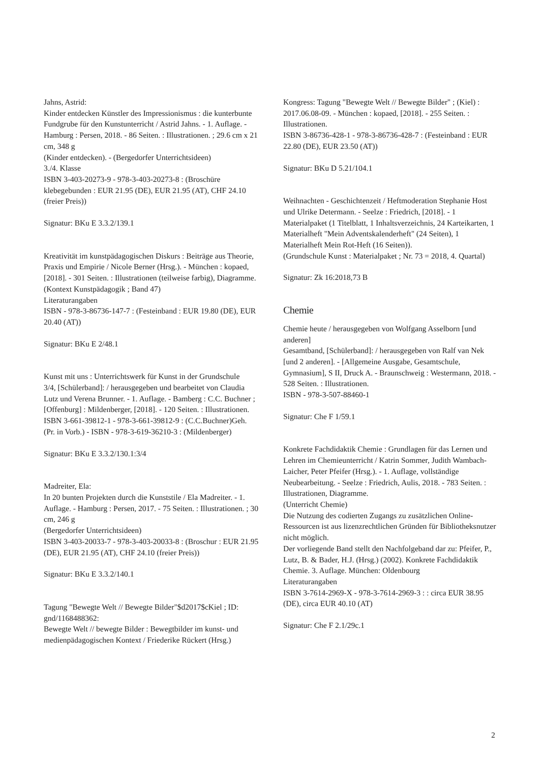Jahns, Astrid:
Kinder entdecken Künstler des Impressionismus : die kunterbunte Fundgrube für den Kunstunterricht / Astrid Jahns. - 1. Auflage. - Hamburg : Persen, 2018. - 86 Seiten. : Illustrationen. ; 29.6 cm x 21 cm, 348 g
(Kinder entdecken). - (Bergedorfer Unterrichtsideen)
3./4. Klasse
ISBN 3-403-20273-9 - 978-3-403-20273-8 : (Broschüre klebegebunden : EUR 21.95 (DE), EUR 21.95 (AT), CHF 24.10 (freier Preis))
Signatur: BKu E 3.3.2/139.1
Kreativität im kunstpädagogischen Diskurs : Beiträge aus Theorie, Praxis und Empirie / Nicole Berner (Hrsg.). - München : kopaed, [2018]. - 301 Seiten. : Illustrationen (teilweise farbig), Diagramme.
(Kontext Kunstpädagogik ; Band 47)
Literaturangaben
ISBN - 978-3-86736-147-7 : (Festeinband : EUR 19.80 (DE), EUR 20.40 (AT))
Signatur: BKu E 2/48.1
Kunst mit uns : Unterrichtswerk für Kunst in der Grundschule
3/4, [Schülerband]: / herausgegeben und bearbeitet von Claudia Lutz und Verena Brunner. - 1. Auflage. - Bamberg : C.C. Buchner ; [Offenburg] : Mildenberger, [2018]. - 120 Seiten. : Illustrationen.
ISBN 3-661-39812-1 - 978-3-661-39812-9 : (C.C.Buchner)Geh. (Pr. in Vorb.) - ISBN - 978-3-619-36210-3 : (Mildenberger)
Signatur: BKu E 3.3.2/130.1:3/4
Madreiter, Ela:
In 20 bunten Projekten durch die Kunststile / Ela Madreiter. - 1. Auflage. - Hamburg : Persen, 2017. - 75 Seiten. : Illustrationen. ; 30 cm, 246 g
(Bergedorfer Unterrichtsideen)
ISBN 3-403-20033-7 - 978-3-403-20033-8 : (Broschur : EUR 21.95 (DE), EUR 21.95 (AT), CHF 24.10 (freier Preis))
Signatur: BKu E 3.3.2/140.1
Tagung "Bewegte Welt // Bewegte Bilder"$d2017$cKiel ; ID: gnd/1168488362:
Bewegte Welt // bewegte Bilder : Bewegtbilder im kunst- und medienpädagogischen Kontext / Friederike Rückert (Hrsg.)
Kongress: Tagung "Bewegte Welt // Bewegte Bilder" ; (Kiel) : 2017.06.08-09. - München : kopaed, [2018]. - 255 Seiten. : Illustrationen.
ISBN 3-86736-428-1 - 978-3-86736-428-7 : (Festeinband : EUR 22.80 (DE), EUR 23.50 (AT))
Signatur: BKu D 5.21/104.1
Weihnachten - Geschichtenzeit / Heftmoderation Stephanie Host und Ulrike Determann. - Seelze : Friedrich, [2018]. - 1 Materialpaket (1 Titelblatt, 1 Inhaltsverzeichnis, 24 Karteikarten, 1 Materialheft "Mein Adventskalenderheft" (24 Seiten), 1 Materialheft Mein Rot-Heft (16 Seiten)).
(Grundschule Kunst : Materialpaket ; Nr. 73 = 2018, 4. Quartal)
Signatur: Zk 16:2018,73 B
Chemie
Chemie heute / herausgegeben von Wolfgang Asselborn [und anderen]
Gesamtband, [Schülerband]: / herausgegeben von Ralf van Nek [und 2 anderen]. - [Allgemeine Ausgabe, Gesamtschule, Gymnasium], S II, Druck A. - Braunschweig : Westermann, 2018. - 528 Seiten. : Illustrationen.
ISBN - 978-3-507-88460-1
Signatur: Che F 1/59.1
Konkrete Fachdidaktik Chemie : Grundlagen für das Lernen und Lehren im Chemieunterricht / Katrin Sommer, Judith Wambach-Laicher, Peter Pfeifer (Hrsg.). - 1. Auflage, vollständige Neubearbeitung. - Seelze : Friedrich, Aulis, 2018. - 783 Seiten. : Illustrationen, Diagramme.
(Unterricht Chemie)
Die Nutzung des codierten Zugangs zu zusätzlichen Online-Ressourcen ist aus lizenzrechtlichen Gründen für Bibliotheksnutzer nicht möglich.
Der vorliegende Band stellt den Nachfolgeband dar zu: Pfeifer, P., Lutz, B. & Bader, H.J. (Hrsg.) (2002). Konkrete Fachdidaktik Chemie. 3. Auflage. München: Oldenbourg
Literaturangaben
ISBN 3-7614-2969-X - 978-3-7614-2969-3 : : circa EUR 38.95 (DE), circa EUR 40.10 (AT)
Signatur: Che F 2.1/29c.1
2